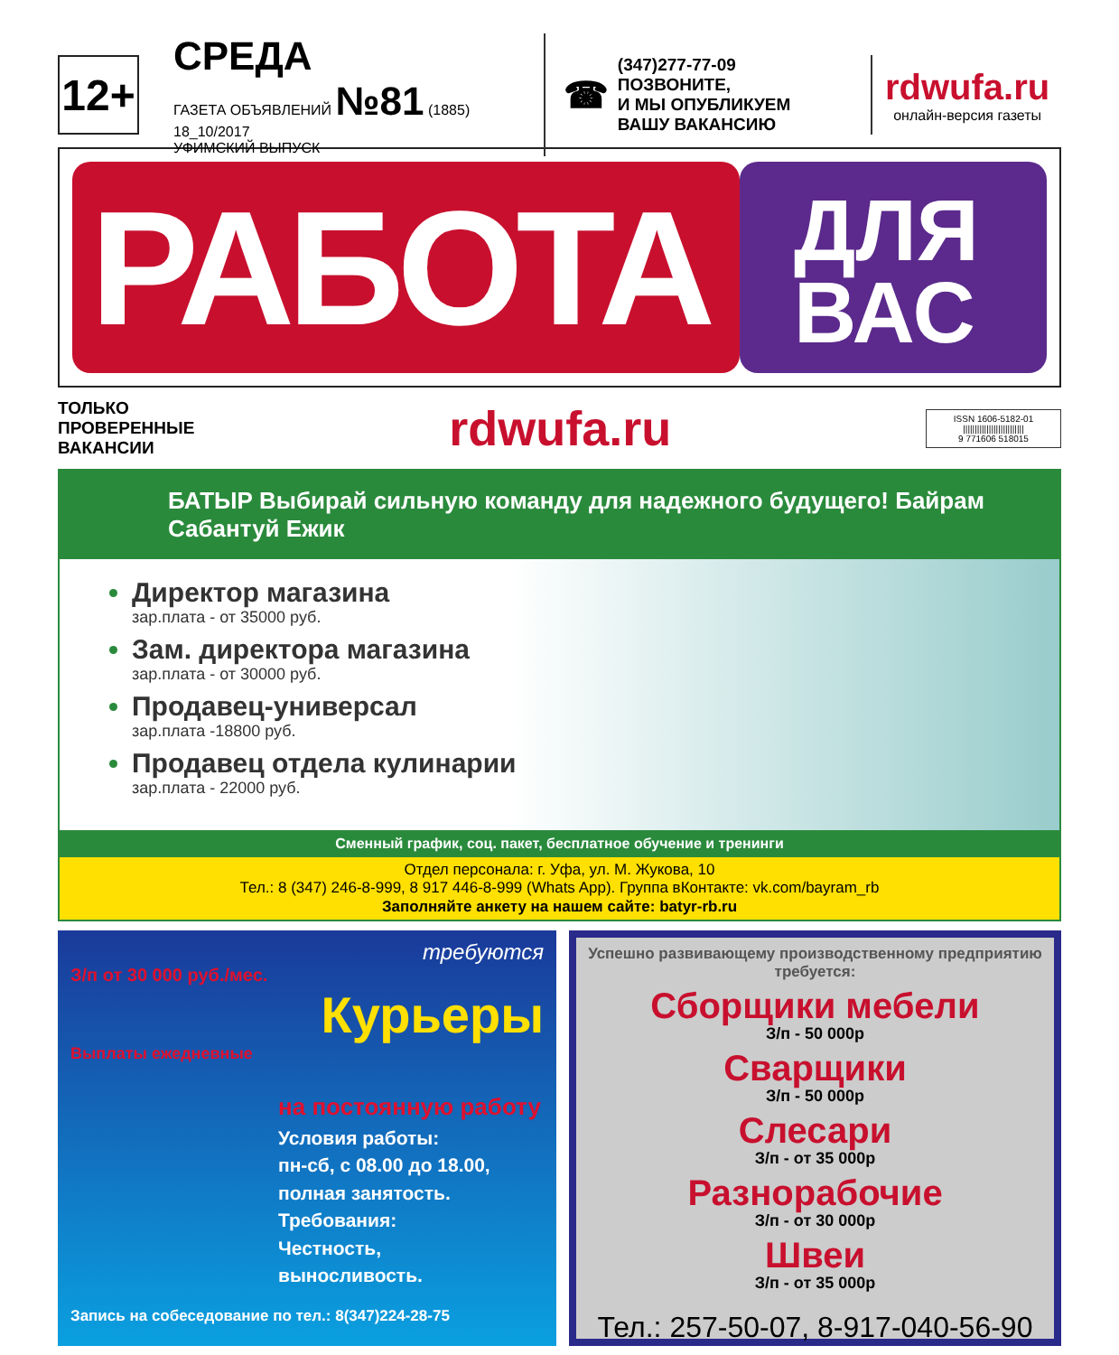12+
СРЕДА
ГАЗЕТА ОБЪЯВЛЕНИЙ №81 (1885) 18_10/2017
УФИМСКИЙ ВЫПУСК
☎
(347)277-77-09
ПОЗВОНИТЕ,
И МЫ ОПУБЛИКУЕМ
ВАШУ ВАКАНСИЮ
rdwufa.ru
онлайн-версия газеты
РАБОТА
ДЛЯ
ВАС
ТОЛЬКО
ПРОВЕРЕННЫЕ
ВАКАНСИИ
rdwufa.ru
ISSN 1606-5182-01
||||||||||||||||||||||||||
9 771606 518015
БАТЫР Выбирай сильную команду для надежного будущего! Байрам Сабантуй Ежик
Директор магазина
зар.плата - от 35000 руб.
Зам. директора магазина
зар.плата - от 30000 руб.
Продавец-универсал
зар.плата -18800 руб.
Продавец отдела кулинарии
зар.плата - 22000 руб.
Сменный график, соц. пакет, бесплатное обучение и тренинги
Отдел персонала: г. Уфа, ул. М. Жукова, 10
Тел.: 8 (347) 246-8-999, 8 917 446-8-999 (Whats App). Группа вКонтакте: vk.com/bayram_rb
Заполняйте анкету на нашем сайте: batyr-rb.ru
требуются
З/п от 30 000 руб./мес.
Курьеры
Выплаты ежедневные
на постоянную работу
Условия работы:
пн-сб, с 08.00 до 18.00,
полная занятость.
Требования:
Честность,
выносливость.
Запись на собеседование по тел.: 8(347)224-28-75
Успешно развивающему производственному предприятию требуется:
Сборщики мебели
З/п - 50 000р
Сварщики
З/п - 50 000р
Слесари
З/п - от 35 000р
Разнорабочие
З/п - от 30 000р
Швеи
З/п - от 35 000р
Тел.: 257-50-07, 8-917-040-56-90